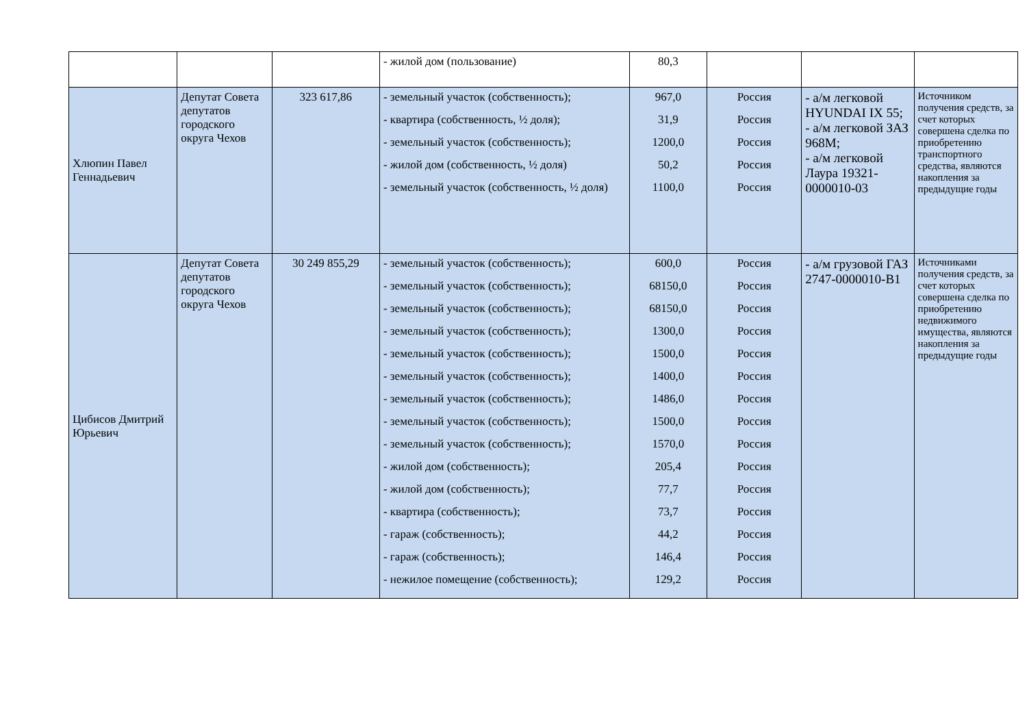| | | | - жилой дом (пользование) | 80,3 | | | |
| Хлюпин Павел Геннадьевич | Депутат Совета депутатов городского округа Чехов | 323 617,86 | - земельный участок (собственность); - квартира (собственность, ½ доля); - земельный участок (собственность); - жилой дом (собственность, ½ доля) - земельный участок (собственность, ½ доля) | 967,0 31,9 1200,0 50,2 1100,0 | Россия Россия Россия Россия Россия | - а/м легковой HYUNDAI IX 55; - а/м легковой ЗАЗ 968М; - а/м легковой Лаура 19321-0000010-03 | Источником получения средств, за счет которых совершена сделка по приобретению транспортного средства, являются накопления за предыдущие годы |
| Цибисов Дмитрий Юрьевич | Депутат Совета депутатов городского округа Чехов | 30 249 855,29 | - земельный участок (собственность); - земельный участок (собственность); - земельный участок (собственность); - земельный участок (собственность); - земельный участок (собственность); - земельный участок (собственность); - земельный участок (собственность); - земельный участок (собственность); - земельный участок (собственность); - жилой дом (собственность); - жилой дом (собственность); - квартира (собственность); - гараж (собственность); - гараж (собственность); - нежилое помещение (собственность); | 600,0 68150,0 68150,0 1300,0 1500,0 1400,0 1486,0 1500,0 1570,0 205,4 77,7 73,7 44,2 146,4 129,2 | Россия Россия Россия Россия Россия Россия Россия Россия Россия Россия Россия Россия Россия Россия Россия | - а/м грузовой ГАЗ 2747-0000010-В1 | Источниками получения средств, за счет которых совершена сделка по приобретению недвижимого имущества, являются накопления за предыдущие годы |